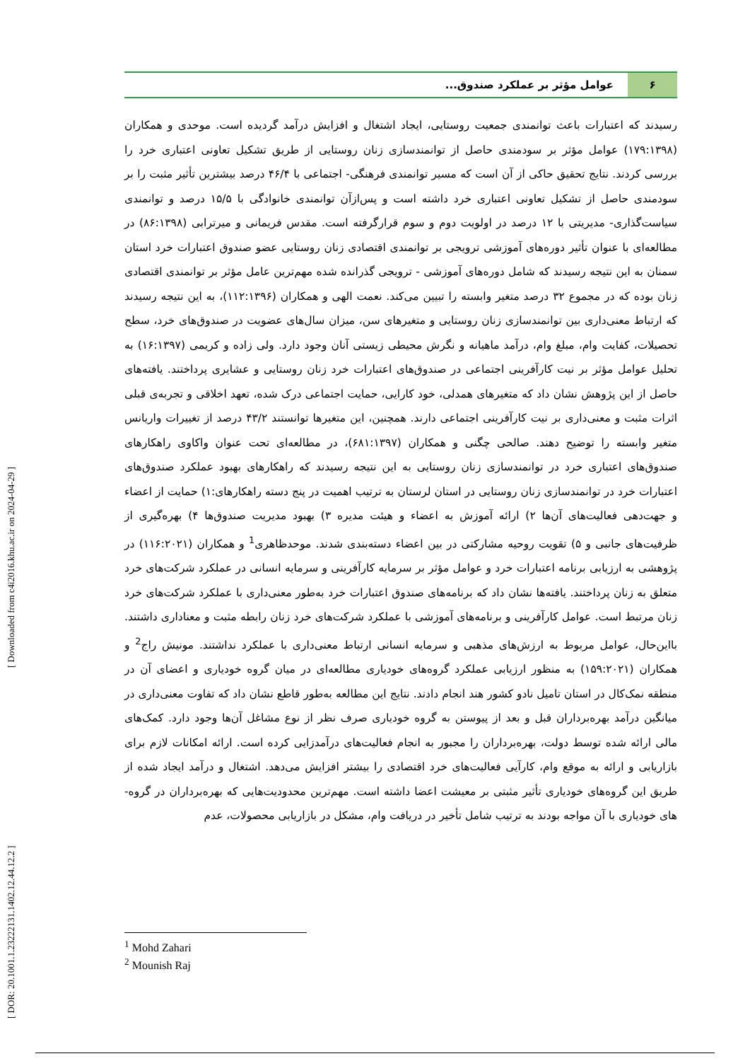[ DOR: 20.1001.1.23222131.1402.12.44.12.2 ] [ Downloaded from c4i2016.khu.ac.ir on 2024-04-29 ]
۶ عوامل مؤثر بر عملکرد صندوق...
رسیدند که اعتبارات باعث توانمندی جمعیت روستایی، ایجاد اشتغال و افزایش درآمد گردیده است. موحدی و همکاران (۱۷۹:۱۳۹۸) عوامل مؤثر بر سودمندی حاصل از توانمندسازی زنان روستایی از طریق تشکیل تعاونی اعتباری خرد را بررسی کردند. نتایج تحقیق حاکی از آن است که مسیر توانمندی فرهنگی- اجتماعی با ۴۶/۴ درصد بیشترین تأثیر مثبت را بر سودمندی حاصل از تشکیل تعاونی اعتباری خرد داشته است و پس‌ازآن توانمندی خانوادگی با ۱۵/۵ درصد و توانمندی سیاست‌گذاری- مدیریتی با ۱۲ درصد در اولویت دوم و سوم قرارگرفته است. مقدس فریمانی و میرترابی (۸۶:۱۳۹۸) در مطالعه‌ای با عنوان تأثیر دوره‌های آموزشی ترویجی بر توانمندی اقتصادی زنان روستایی عضو صندوق اعتبارات خرد استان سمنان به این نتیجه رسیدند که شامل دوره‌های آموزشی - ترویجی گذرانده شده مهم‌ترین عامل مؤثر بر توانمندی اقتصادی زنان بوده که در مجموع ۳۲ درصد متغیر وابسته را تبیین می‌کند. نعمت الهی و همکاران (۱۱۲:۱۳۹۶)، به این نتیجه رسیدند که ارتباط معنی‌داری بین توانمندسازی زنان روستایی و متغیرهای سن، میزان سال‌های عضویت در صندوق‌های خرد، سطح تحصیلات، کفایت وام، مبلغ وام، درآمد ماهیانه و نگرش محیطی زیستی آنان وجود دارد. ولی زاده و کریمی (۱۶:۱۳۹۷) به تحلیل عوامل مؤثر بر نیت کارآفرینی اجتماعی در صندوق‌های اعتبارات خرد زنان روستایی و عشایری پرداختند. یافته‌های حاصل از این پژوهش نشان داد که متغیرهای همدلی، خود کارایی، حمایت اجتماعی درک شده، تعهد اخلاقی و تجربه‌ی قبلی اثرات مثبت و معنی‌داری بر نیت کارآفرینی اجتماعی دارند. همچنین، این متغیرها توانستند ۴۳/۲ درصد از تغییرات واریانس متغیر وابسته را توضیح دهند. صالحی چگنی و همکاران (۶۸۱:۱۳۹۷)، در مطالعه‌ای تحت عنوان واکاوی راهکارهای صندوق‌های اعتباری خرد در توانمندسازی زنان روستایی به این نتیجه رسیدند که راهکارهای بهبود عملکرد صندوق‌های اعتبارات خرد در توانمندسازی زنان روستایی در استان لرستان به ترتیب اهمیت در پنج دسته راهکارهای:۱) حمایت از اعضاء و جهت‌دهی فعالیت‌های آن‌ها ۲) ارائه آموزش به اعضاء و هیئت مدیره ۳) بهبود مدیریت صندوق‌ها ۴) بهره‌گیری از ظرفیت‌های جانبی و ۵) تقویت روحیه مشارکتی در بین اعضاء دسته‌بندی شدند. موحدظاهری<sup>1</sup> و همکاران (۱۱۶:۲۰۲۱) در پژوهشی به ارزیابی برنامه اعتبارات خرد و عوامل مؤثر بر سرمایه کارآفرینی و سرمایه انسانی در عملکرد شرکت‌های خرد متعلق به زنان پرداختند. یافته‌ها نشان داد که برنامه‌های صندوق اعتبارات خرد به‌طور معنی‌داری با عملکرد شرکت‌های خرد زنان مرتبط است. عوامل کارآفرینی و برنامه‌های آموزشی با عملکرد شرکت‌های خرد زنان رابطه مثبت و معناداری داشتند. بااین‌حال، عوامل مربوط به ارزش‌های مذهبی و سرمایه انسانی ارتباط معنی‌داری با عملکرد نداشتند. مونیش راج<sup>2</sup> و همکاران (۱۵۹:۲۰۲۱) به منظور ارزیابی عملکرد گروه‌های خودیاری مطالعه‌ای در میان گروه خودیاری و اعضای آن در منطقه نمک‌کال در استان تامیل نادو کشور هند انجام دادند. نتایج این مطالعه به‌طور قاطع نشان داد که تفاوت معنی‌داری در میانگین درآمد بهره‌برداران قبل و بعد از پیوستن به گروه خودیاری صرف نظر از نوع مشاغل آن‌ها وجود دارد. کمک‌های مالی ارائه شده توسط دولت، بهره‌برداران را مجبور به انجام فعالیت‌های درآمدزایی کرده است. ارائه امکانات لازم برای بازاریابی و ارائه به موقع وام، کارآیی فعالیت‌های خرد اقتصادی را بیشتر افزایش می‌دهد. اشتغال و درآمد ایجاد شده از طریق این گروه‌های خودیاری تأثیر مثبتی بر معیشت اعضا داشته است. مهم‌ترین محدودیت‌هایی که بهره‌برداران در گروه-های خودیاری با آن مواجه بودند به ترتیب شامل تأخیر در دریافت وام، مشکل در بازاریابی محصولات، عدم
<sup>1</sup> Mohd Zahari
<sup>2</sup> Mounish Raj